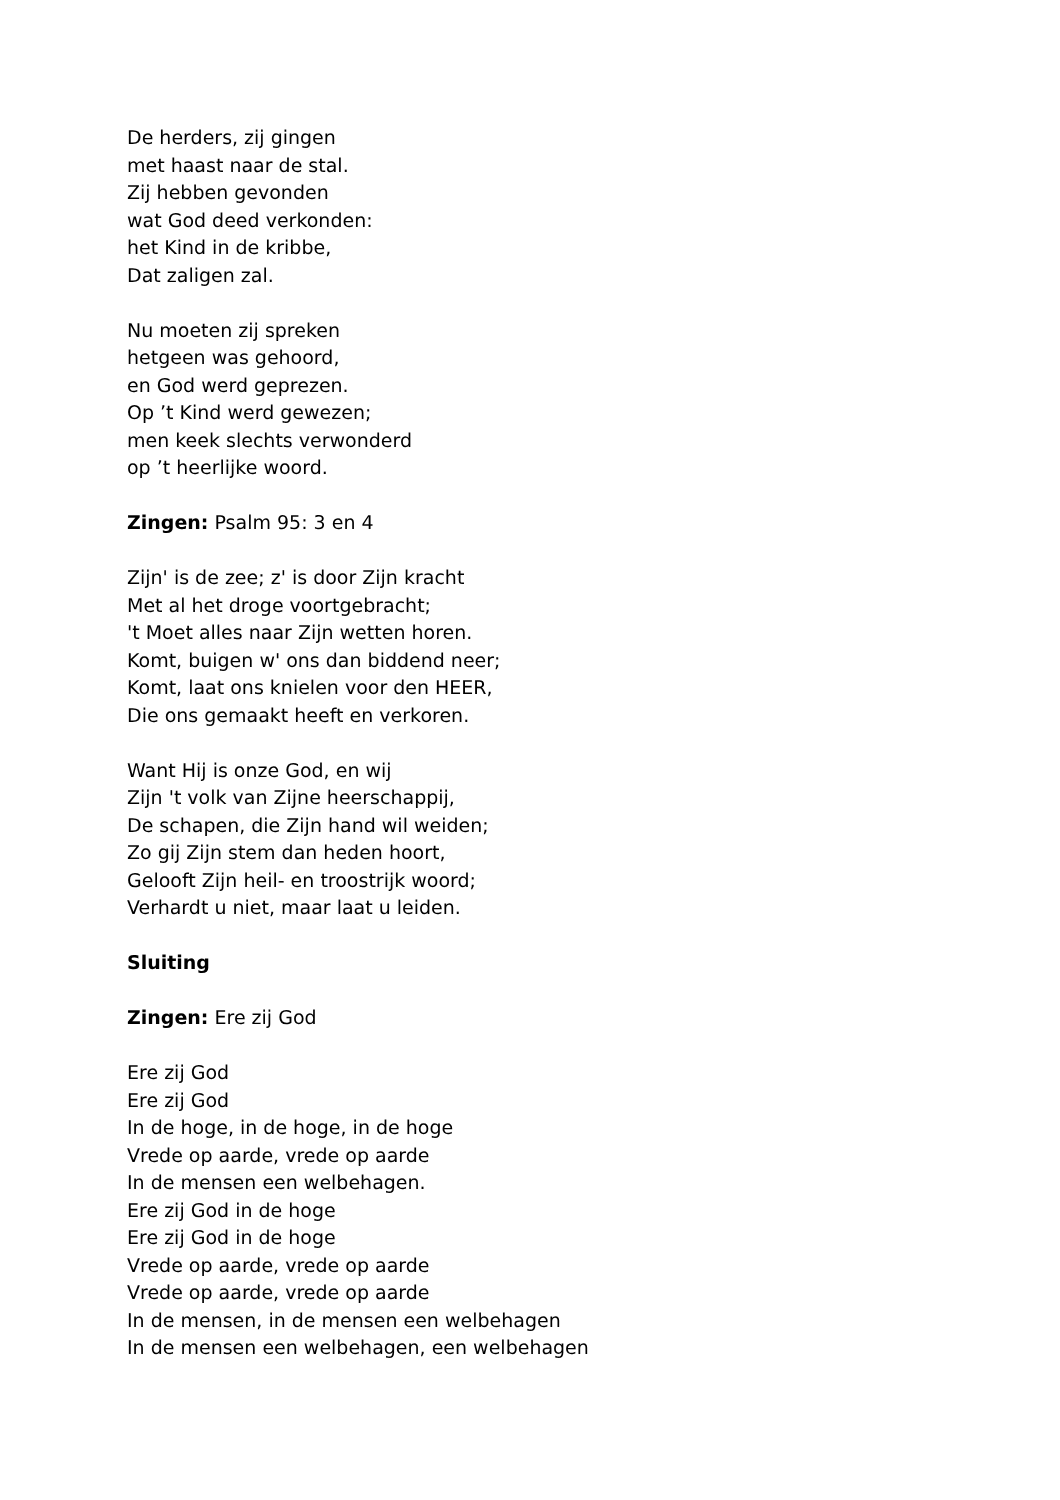De herders, zij gingen
met haast naar de stal.
Zij hebben gevonden
wat God deed verkonden:
het Kind in de kribbe,
Dat zaligen zal.
Nu moeten zij spreken
hetgeen was gehoord,
en God werd geprezen.
Op ’t Kind werd gewezen;
men keek slechts verwonderd
op ’t heerlijke woord.
Zingen: Psalm 95: 3 en 4
Zijn' is de zee; z' is door Zijn kracht
Met al het droge voortgebracht;
't Moet alles naar Zijn wetten horen.
Komt, buigen w' ons dan biddend neer;
Komt, laat ons knielen voor den HEER,
Die ons gemaakt heeft en verkoren.
Want Hij is onze God, en wij
Zijn 't volk van Zijne heerschappij,
De schapen, die Zijn hand wil weiden;
Zo gij Zijn stem dan heden hoort,
Gelooft Zijn heil- en troostrijk woord;
Verhardt u niet, maar laat u leiden.
Sluiting
Zingen: Ere zij God
Ere zij God
Ere zij God
In de hoge, in de hoge, in de hoge
Vrede op aarde, vrede op aarde
In de mensen een welbehagen.
Ere zij God in de hoge
Ere zij God in de hoge
Vrede op aarde, vrede op aarde
Vrede op aarde, vrede op aarde
In de mensen, in de mensen een welbehagen
In de mensen een welbehagen, een welbehagen